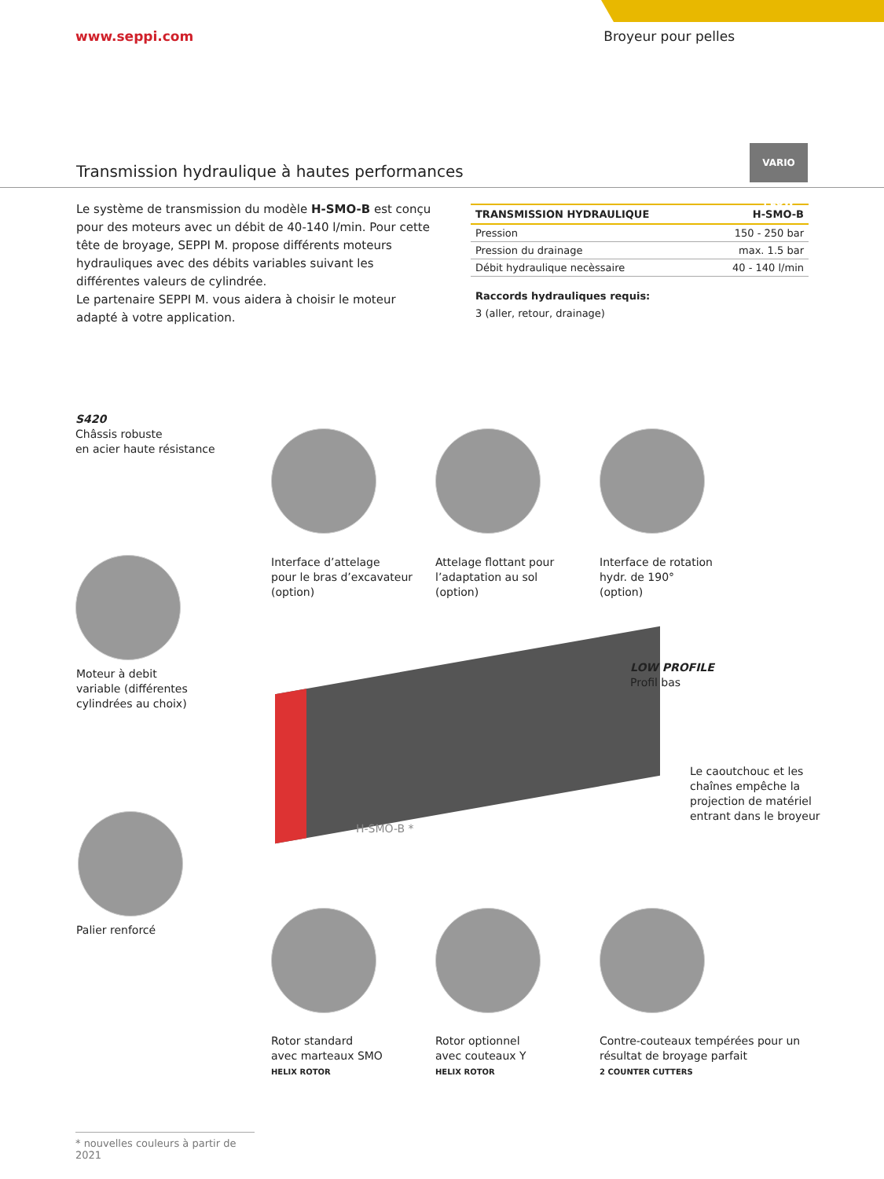www.seppi.com Broyeur pour pelles
VARIO FLOW
Transmission hydraulique à hautes performances
Le système de transmission du modèle H-SMO-B est conçu pour des moteurs avec un débit de 40-140 l/min. Pour cette tête de broyage, SEPPI M. propose différents moteurs hydrauliques avec des débits variables suivant les différentes valeurs de cylindrée.
Le partenaire SEPPI M. vous aidera à choisir le moteur adapté à votre application.
| TRANSMISSION HYDRAULIQUE | H-SMO-B |
| --- | --- |
| Pression | 150 - 250 bar |
| Pression du drainage | max. 1.5 bar |
| Débit hydraulique necèssaire | 40 - 140 l/min |
Raccords hydrauliques requis:
3 (aller, retour, drainage)
S420
Châssis robuste
en acier haute résistance
Interface d’attelage
pour le bras d’excavateur
(option)
Attelage flottant pour
l’adaptation au sol
(option)
Interface de rotation
hydr. de 190°
(option)
Moteur à debit
variable (différentes
cylindrées au choix)
LOW PROFILE
Profil bas
Le caoutchouc et les
chaînes empêche la
projection de matériel
entrant dans le broyeur
H-SMO-B *
Palier renforcé
Rotor standard
avec marteaux SMO
HELIX ROTOR
Rotor optionnel
avec couteaux Y
HELIX ROTOR
Contre-couteaux tempérées pour un
résultat de broyage parfait
2 COUNTER CUTTERS
* nouvelles couleurs à partir de 2021